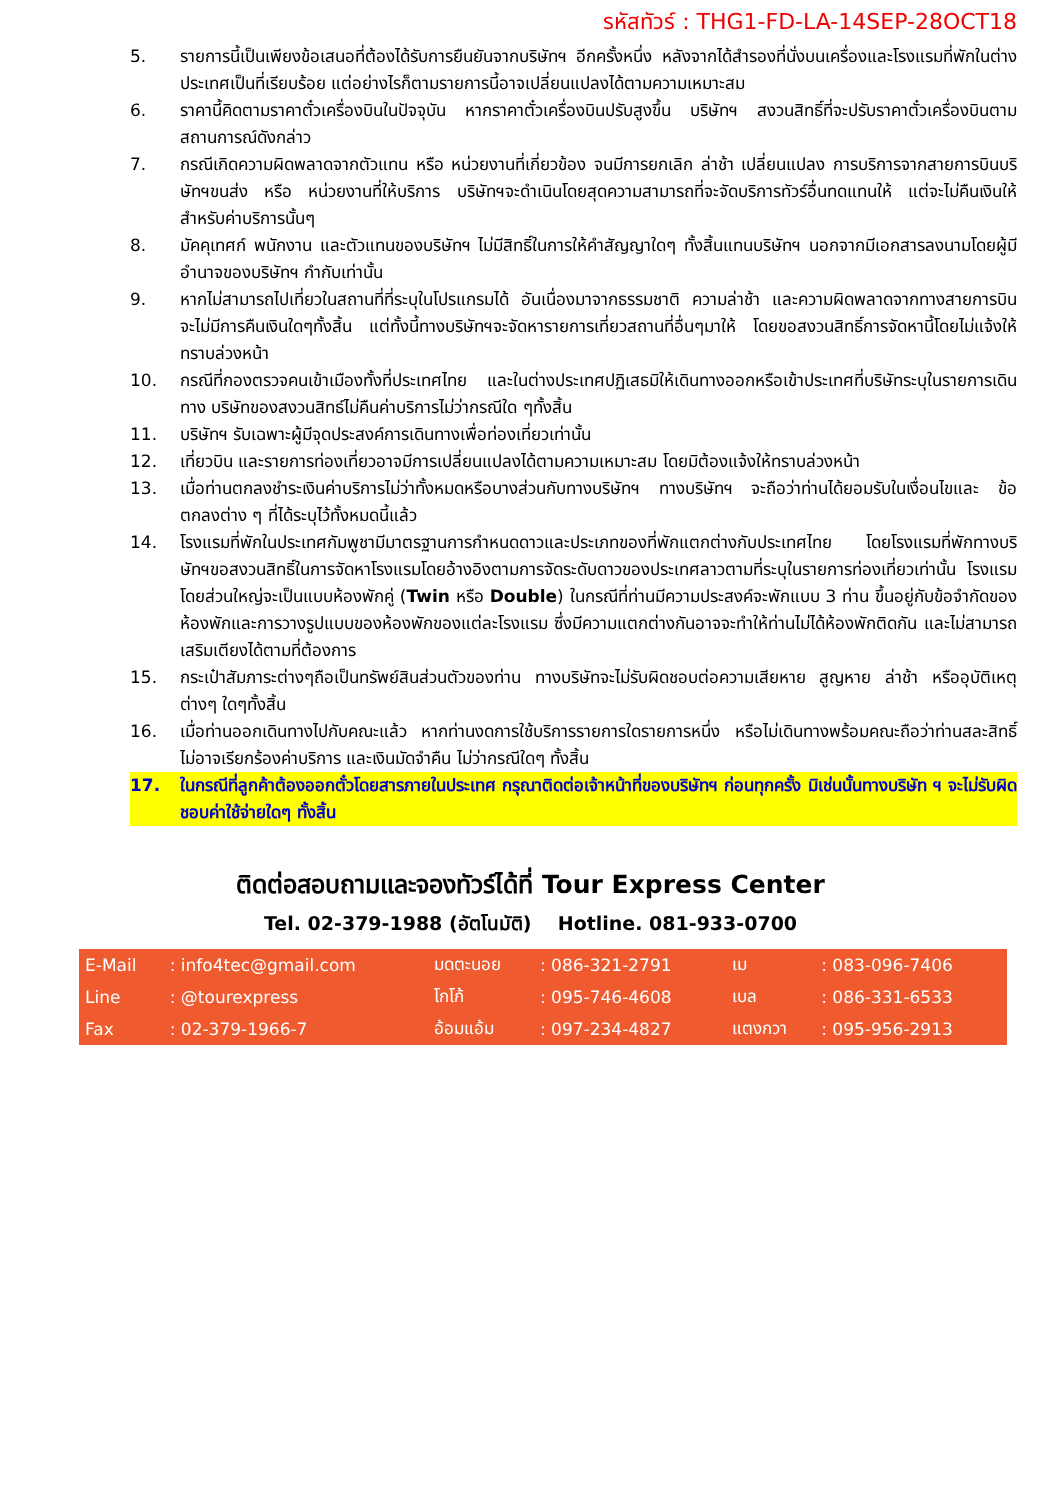รหัสทัวร์ : THG1-FD-LA-14SEP-28OCT18
5. รายการนี้เป็นเพียงข้อเสนอที่ต้องได้รับการยืนยันจากบริษัทฯ อีกครั้งหนึ่ง หลังจากได้สำรองที่นั่งบนเครื่องและโรงแรมที่พักในต่างประเทศเป็นที่เรียบร้อย แต่อย่างไรก็ตามรายการนี้อาจเปลี่ยนแปลงได้ตามความเหมาะสม
6. ราคานี้คิดตามราคาตั๋วเครื่องบินในปัจจุบัน หากราคาตั๋วเครื่องบินปรับสูงขึ้น บริษัทฯ สงวนสิทธิ์ที่จะปรับราคาตั๋วเครื่องบินตามสถานการณ์ดังกล่าว
7. กรณีเกิดความผิดพลาดจากตัวแทน หรือ หน่วยงานที่เกี่ยวข้อง จนมีการยกเลิก ล่าช้า เปลี่ยนแปลง การบริการจากสายการบินบริษัทฯขนส่ง หรือ หน่วยงานที่ให้บริการ บริษัทฯจะดำเนินโดยสุดความสามารถที่จะจัดบริการทัวร์อื่นทดแทนให้ แต่จะไม่คืนเงินให้สำหรับค่าบริการนั้นๆ
8. มัคคุเทศก์ พนักงาน และตัวแทนของบริษัทฯ ไม่มีสิทธิ์ในการให้คำสัญญาใดๆ ทั้งสิ้นแทนบริษัทฯ นอกจากมีเอกสารลงนามโดยผู้มีอำนาจของบริษัทฯ กำกับเท่านั้น
9. หากไม่สามารถไปเที่ยวในสถานที่ที่ระบุในโปรแกรมได้ อันเนื่องมาจากธรรมชาติ ความล่าช้า และความผิดพลาดจากทางสายการบิน จะไม่มีการคืนเงินใดๆทั้งสิ้น แต่ทั้งนี้ทางบริษัทฯจะจัดหารายการเที่ยวสถานที่อื่นๆมาให้ โดยขอสงวนสิทธิ์การจัดหานี้โดยไม่แจ้งให้ทราบล่วงหน้า
10. กรณีที่กองตรวจคนเข้าเมืองทั้งที่ประเทศไทย และในต่างประเทศปฏิเสธมิให้เดินทางออกหรือเข้าประเทศที่บริษัทระบุในรายการเดินทาง บริษัทของสงวนสิทธ์ไม่คืนค่าบริการไม่ว่ากรณีใด ๆทั้งสิ้น
11. บริษัทฯ รับเฉพาะผู้มีจุดประสงค์การเดินทางเพื่อท่องเที่ยวเท่านั้น
12. เที่ยวบิน และรายการท่องเที่ยวอาจมีการเปลี่ยนแปลงได้ตามความเหมาะสม โดยมิต้องแจ้งให้ทราบล่วงหน้า
13. เมื่อท่านตกลงชำระเงินค่าบริการไม่ว่าทั้งหมดหรือบางส่วนกับทางบริษัทฯ ทางบริษัทฯ จะถือว่าท่านได้ยอมรับในเงื่อนไขและ ข้อตกลงต่าง ๆ ที่ได้ระบุไว้ทั้งหมดนี้แล้ว
14. โรงแรมที่พักในประเทศกัมพูชามีมาตรฐานการกำหนดดาวและประเภทของที่พักแตกต่างกับประเทศไทย โดยโรงแรมที่พักทางบริษัทฯขอสงวนสิทธิ์ในการจัดหาโรงแรมโดยอ้างอิงตามการจัดระดับดาวของประเทศลาวตามที่ระบุในรายการท่องเที่ยวเท่านั้น โรงแรมโดยส่วนใหญ่จะเป็นแบบห้องพักคู่ (Twin หรือ Double) ในกรณีที่ท่านมีความประสงค์จะพักแบบ 3 ท่าน ขึ้นอยู่กับข้อจำกัดของห้องพักและการวางรูปแบบของห้องพักของแต่ละโรงแรม ซึ่งมีความแตกต่างกันอาจจะทำให้ท่านไม่ได้ห้องพักติดกัน และไม่สามารถเสริมเตียงได้ตามที่ต้องการ
15. กระเป๋าสัมภาระต่างๆถือเป็นทรัพย์สินส่วนตัวของท่าน ทางบริษัทจะไม่รับผิดชอบต่อความเสียหาย สูญหาย ล่าช้า หรืออุบัติเหตุต่างๆ ใดๆทั้งสิ้น
16. เมื่อท่านออกเดินทางไปกับคณะแล้ว หากท่านงดการใช้บริการรายการใดรายการหนึ่ง หรือไม่เดินทางพร้อมคณะถือว่าท่านสละสิทธิ์ ไม่อาจเรียกร้องค่าบริการ และเงินมัดจำคืน ไม่ว่ากรณีใดๆ ทั้งสิ้น
17. ในกรณีที่ลูกค้าต้องออกตั๋วโดยสารภายในประเทศ กรุณาติดต่อเจ้าหน้าที่ของบริษัทฯ ก่อนทุกครั้ง มิเช่นนั้นทางบริษัท ฯ จะไม่รับผิดชอบค่าใช้จ่ายใดๆ ทั้งสิ้น
ติดต่อสอบถามและจองทัวร์ได้ที่ Tour Express Center
Tel. 02-379-1988 (อัตโนมัติ) Hotline. 081-933-0700
| E-Mail | : info4tec@gmail.com | มดตะนอย | : 086-321-2791 | เม | : 083-096-7406 |
| Line | : @tourexpress | โกโก้ | : 095-746-4608 | เบล | : 086-331-6533 |
| Fax | : 02-379-1966-7 | อ้อมแอ้ม | : 097-234-4827 | แตงกวา | : 095-956-2913 |